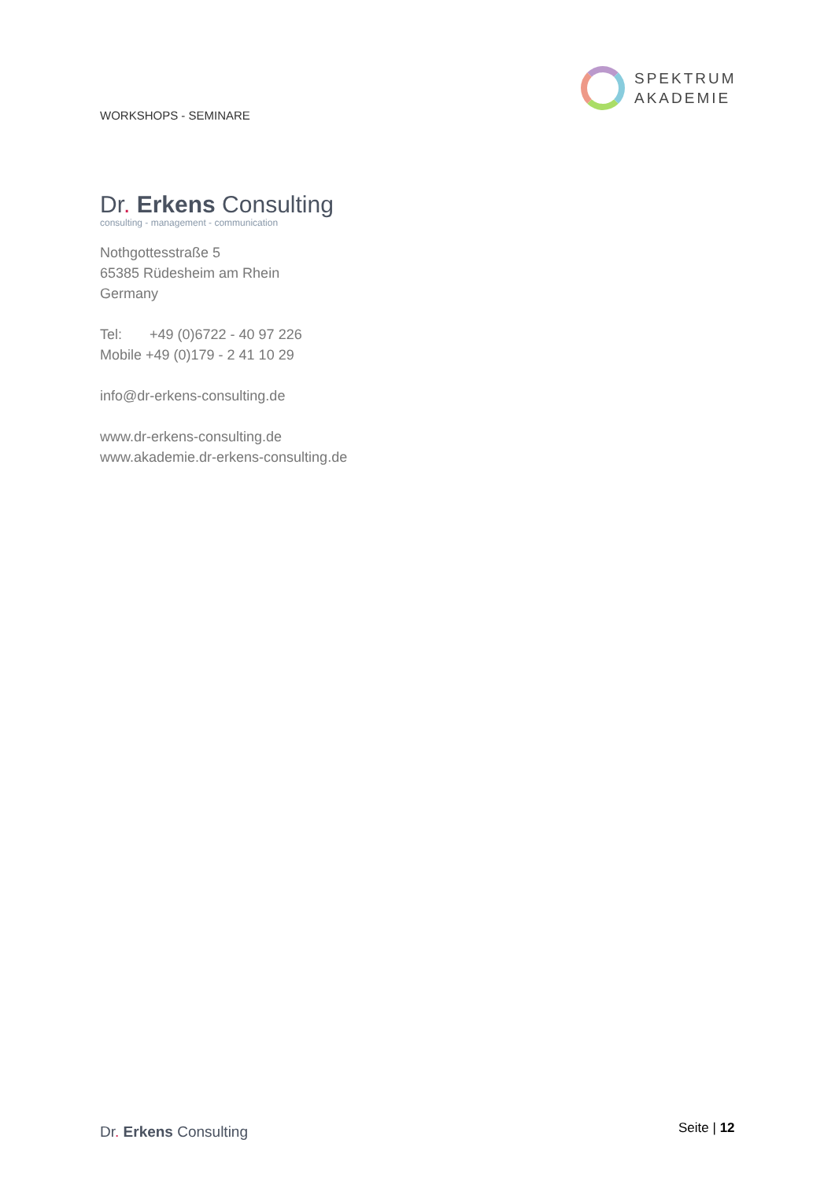WORKSHOPS - SEMINARE
SPEKTRUM
AKADEMIE
Dr. Erkens Consulting
consulting - management - communication
Nothgottesstraße 5
65385 Rüdesheim am Rhein
Germany
Tel: +49 (0)6722 - 40 97 226
Mobile +49 (0)179 - 2 41 10 29
info@dr-erkens-consulting.de
www.dr-erkens-consulting.de
www.akademie.dr-erkens-consulting.de
Dr. Erkens Consulting Seite | 12